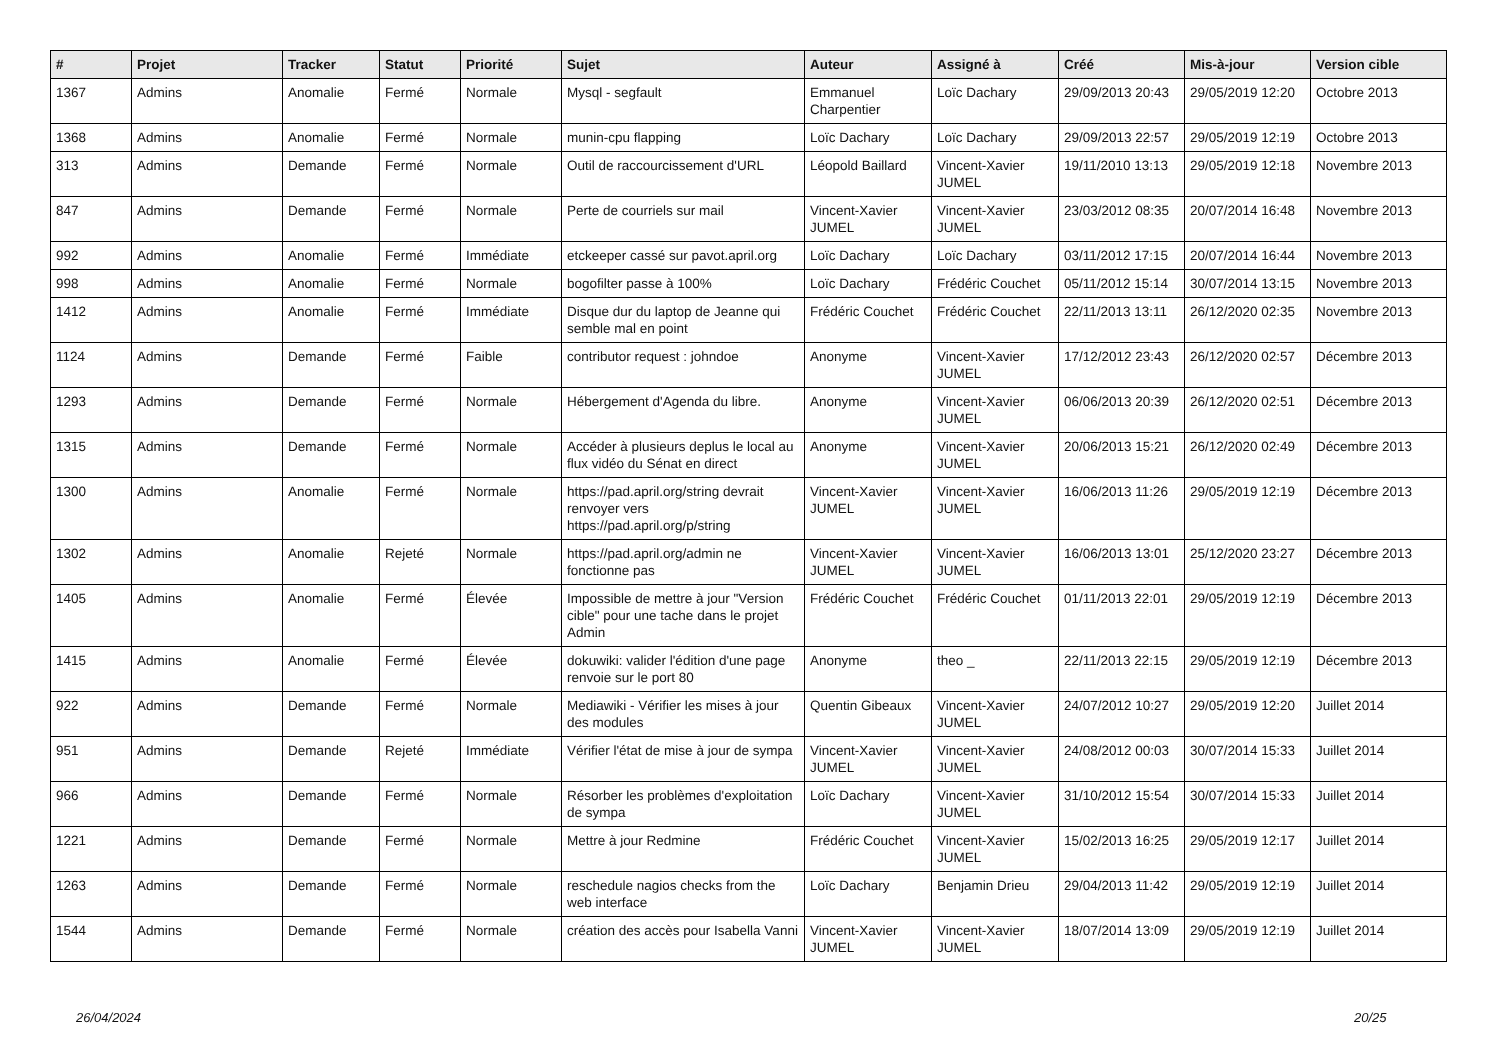| # | Projet | Tracker | Statut | Priorité | Sujet | Auteur | Assigné à | Créé | Mis-à-jour | Version cible |
| --- | --- | --- | --- | --- | --- | --- | --- | --- | --- | --- |
| 1367 | Admins | Anomalie | Fermé | Normale | Mysql - segfault | Emmanuel Charpentier | Loïc Dachary | 29/09/2013 20:43 | 29/05/2019 12:20 | Octobre 2013 |
| 1368 | Admins | Anomalie | Fermé | Normale | munin-cpu flapping | Loïc Dachary | Loïc Dachary | 29/09/2013 22:57 | 29/05/2019 12:19 | Octobre 2013 |
| 313 | Admins | Demande | Fermé | Normale | Outil de raccourcissement d'URL | Léopold Baillard | Vincent-Xavier JUMEL | 19/11/2010 13:13 | 29/05/2019 12:18 | Novembre 2013 |
| 847 | Admins | Demande | Fermé | Normale | Perte de courriels sur mail | Vincent-Xavier JUMEL | Vincent-Xavier JUMEL | 23/03/2012 08:35 | 20/07/2014 16:48 | Novembre 2013 |
| 992 | Admins | Anomalie | Fermé | Immédiate | etckeeper cassé sur pavot.april.org | Loïc Dachary | Loïc Dachary | 03/11/2012 17:15 | 20/07/2014 16:44 | Novembre 2013 |
| 998 | Admins | Anomalie | Fermé | Normale | bogofilter passe à 100% | Loïc Dachary | Frédéric Couchet | 05/11/2012 15:14 | 30/07/2014 13:15 | Novembre 2013 |
| 1412 | Admins | Anomalie | Fermé | Immédiate | Disque dur du laptop de Jeanne qui semble mal en point | Frédéric Couchet | Frédéric Couchet | 22/11/2013 13:11 | 26/12/2020 02:35 | Novembre 2013 |
| 1124 | Admins | Demande | Fermé | Faible | contributor request : johndoe | Anonyme | Vincent-Xavier JUMEL | 17/12/2012 23:43 | 26/12/2020 02:57 | Décembre 2013 |
| 1293 | Admins | Demande | Fermé | Normale | Hébergement d'Agenda du libre. | Anonyme | Vincent-Xavier JUMEL | 06/06/2013 20:39 | 26/12/2020 02:51 | Décembre 2013 |
| 1315 | Admins | Demande | Fermé | Normale | Accéder à plusieurs deplus le local au flux vidéo du Sénat en direct | Anonyme | Vincent-Xavier JUMEL | 20/06/2013 15:21 | 26/12/2020 02:49 | Décembre 2013 |
| 1300 | Admins | Anomalie | Fermé | Normale | https://pad.april.org/string devrait renvoyer vers https://pad.april.org/p/string | Vincent-Xavier JUMEL | Vincent-Xavier JUMEL | 16/06/2013 11:26 | 29/05/2019 12:19 | Décembre 2013 |
| 1302 | Admins | Anomalie | Rejeté | Normale | https://pad.april.org/admin ne fonctionne pas | Vincent-Xavier JUMEL | Vincent-Xavier JUMEL | 16/06/2013 13:01 | 25/12/2020 23:27 | Décembre 2013 |
| 1405 | Admins | Anomalie | Fermé | Élevée | Impossible de mettre à jour "Version cible" pour une tache dans le projet Admin | Frédéric Couchet | Frédéric Couchet | 01/11/2013 22:01 | 29/05/2019 12:19 | Décembre 2013 |
| 1415 | Admins | Anomalie | Fermé | Élevée | dokuwiki: valider l'édition d'une page renvoie sur le port 80 | Anonyme | theo _ | 22/11/2013 22:15 | 29/05/2019 12:19 | Décembre 2013 |
| 922 | Admins | Demande | Fermé | Normale | Mediawiki - Vérifier les mises à jour des modules | Quentin Gibeaux | Vincent-Xavier JUMEL | 24/07/2012 10:27 | 29/05/2019 12:20 | Juillet 2014 |
| 951 | Admins | Demande | Rejeté | Immédiate | Vérifier l'état de mise à jour de sympa | Vincent-Xavier JUMEL | Vincent-Xavier JUMEL | 24/08/2012 00:03 | 30/07/2014 15:33 | Juillet 2014 |
| 966 | Admins | Demande | Fermé | Normale | Résorber les problèmes d'exploitation de sympa | Loïc Dachary | Vincent-Xavier JUMEL | 31/10/2012 15:54 | 30/07/2014 15:33 | Juillet 2014 |
| 1221 | Admins | Demande | Fermé | Normale | Mettre à jour Redmine | Frédéric Couchet | Vincent-Xavier JUMEL | 15/02/2013 16:25 | 29/05/2019 12:17 | Juillet 2014 |
| 1263 | Admins | Demande | Fermé | Normale | reschedule nagios checks from the web interface | Loïc Dachary | Benjamin Drieu | 29/04/2013 11:42 | 29/05/2019 12:19 | Juillet 2014 |
| 1544 | Admins | Demande | Fermé | Normale | création des accès pour Isabella Vanni | Vincent-Xavier JUMEL | Vincent-Xavier JUMEL | 18/07/2014 13:09 | 29/05/2019 12:19 | Juillet 2014 |
26/04/2024 20/25